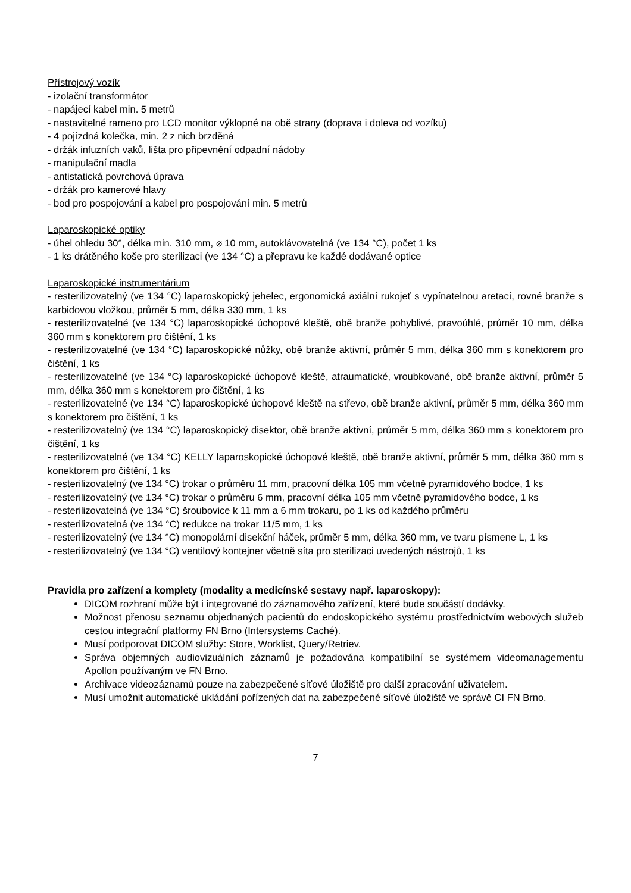Přístrojový vozík
- izolační transformátor
- napájecí kabel min. 5 metrů
- nastavitelné rameno pro LCD monitor výklopné na obě strany (doprava i doleva od vozíku)
- 4 pojízdná kolečka, min. 2 z nich brzděná
- držák infuzních vaků, lišta pro připevnění odpadní nádoby
- manipulační madla
- antistatická povrchová úprava
- držák pro kamerové hlavy
- bod pro pospojování a kabel pro pospojování min. 5 metrů
Laparoskopické optiky
- úhel ohledu 30°, délka min. 310 mm, ⌀ 10 mm, autoklávovatelná (ve 134 °C), počet 1 ks
- 1 ks drátěného koše pro sterilizaci (ve 134 °C) a přepravu ke každé dodávané optice
Laparoskopické instrumentárium
- resterilizovatelný (ve 134 °C) laparoskopický jehelec, ergonomická axiální rukojeť s vypínatelnou aretací, rovné branže s karbidovou vložkou, průměr 5 mm, délka 330 mm, 1 ks
- resterilizovatelné (ve 134 °C) laparoskopické úchopové kleště, obě branže pohyblivé, pravoúhlé, průměr 10 mm, délka 360 mm s konektorem pro čištění, 1 ks
- resterilizovatelné (ve 134 °C) laparoskopické nůžky, obě branže aktivní, průměr 5 mm, délka 360 mm s konektorem pro čištění, 1 ks
- resterilizovatelné (ve 134 °C) laparoskopické úchopové kleště, atraumatické, vroubkované, obě branže aktivní, průměr 5 mm, délka 360 mm s konektorem pro čištění, 1 ks
- resterilizovatelné (ve 134 °C) laparoskopické úchopové kleště na střevo, obě branže aktivní, průměr 5 mm, délka 360 mm s konektorem pro čištění, 1 ks
- resterilizovatelný (ve 134 °C) laparoskopický disektor, obě branže aktivní, průměr 5 mm, délka 360 mm s konektorem pro čištění, 1 ks
- resterilizovatelné (ve 134 °C) KELLY laparoskopické úchopové kleště, obě branže aktivní, průměr 5 mm, délka 360 mm s konektorem pro čištění, 1 ks
- resterilizovatelný (ve 134 °C) trokar o průměru 11 mm, pracovní délka 105 mm včetně pyramidového bodce, 1 ks
- resterilizovatelný (ve 134 °C) trokar o průměru 6 mm, pracovní délka 105 mm včetně pyramidového bodce, 1 ks
- resterilizovatelná (ve 134 °C) šroubovice k 11 mm a 6 mm trokaru, po 1 ks od každého průměru
- resterilizovatelná (ve 134 °C) redukce na trokar 11/5 mm, 1 ks
- resterilizovatelný (ve 134 °C) monopolární disekční háček, průměr 5 mm, délka 360 mm, ve tvaru písmene L, 1 ks
- resterilizovatelný (ve 134 °C) ventilový kontejner včetně síta pro sterilizaci uvedených nástrojů, 1 ks
Pravidla pro zařízení a komplety (modality a medicínské sestavy např. laparoskopy):
DICOM rozhraní může být i integrované do záznamového zařízení, které bude součástí dodávky.
Možnost přenosu seznamu objednaných pacientů do endoskopického systému prostřednictvím webových služeb cestou integrační platformy FN Brno (Intersystems Caché).
Musí podporovat DICOM služby: Store, Worklist, Query/Retriev.
Správa objemných audiovizuálních záznamů je požadována kompatibilní se systémem videomanagementu Apollon používaným ve FN Brno.
Archivace videozáznamů pouze na zabezpečené síťové úložiště pro další zpracování uživatelem.
Musí umožnit automatické ukládání pořízených dat na zabezpečené síťové úložiště ve správě CI FN Brno.
7